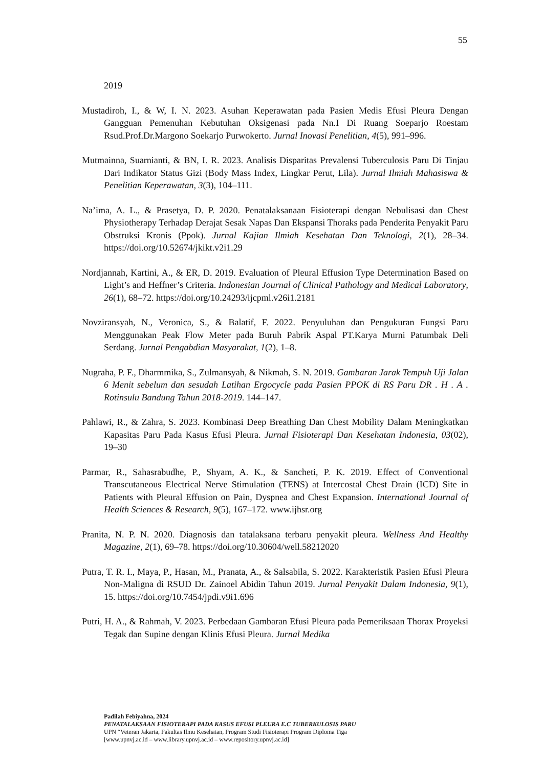55
2019
Mustadiroh, I., & W, I. N. 2023. Asuhan Keperawatan pada Pasien Medis Efusi Pleura Dengan Gangguan Pemenuhan Kebutuhan Oksigenasi pada Nn.I Di Ruang Soeparjo Roestam Rsud.Prof.Dr.Margono Soekarjo Purwokerto. Jurnal Inovasi Penelitian, 4(5), 991–996.
Mutmainna, Suarnianti, & BN, I. R. 2023. Analisis Disparitas Prevalensi Tuberculosis Paru Di Tinjau Dari Indikator Status Gizi (Body Mass Index, Lingkar Perut, Lila). Jurnal Ilmiah Mahasiswa & Penelitian Keperawatan, 3(3), 104–111.
Na’ima, A. L., & Prasetya, D. P. 2020. Penatalaksanaan Fisioterapi dengan Nebulisasi dan Chest Physiotherapy Terhadap Derajat Sesak Napas Dan Ekspansi Thoraks pada Penderita Penyakit Paru Obstruksi Kronis (Ppok). Jurnal Kajian Ilmiah Kesehatan Dan Teknologi, 2(1), 28–34. https://doi.org/10.52674/jkikt.v2i1.29
Nordjannah, Kartini, A., & ER, D. 2019. Evaluation of Pleural Effusion Type Determination Based on Light’s and Heffner’s Criteria. Indonesian Journal of Clinical Pathology and Medical Laboratory, 26(1), 68–72. https://doi.org/10.24293/ijcpml.v26i1.2181
Novziransyah, N., Veronica, S., & Balatif, F. 2022. Penyuluhan dan Pengukuran Fungsi Paru Menggunakan Peak Flow Meter pada Buruh Pabrik Aspal PT.Karya Murni Patumbak Deli Serdang. Jurnal Pengabdian Masyarakat, 1(2), 1–8.
Nugraha, P. F., Dharmmika, S., Zulmansyah, & Nikmah, S. N. 2019. Gambaran Jarak Tempuh Uji Jalan 6 Menit sebelum dan sesudah Latihan Ergocycle pada Pasien PPOK di RS Paru DR . H . A . Rotinsulu Bandung Tahun 2018-2019. 144–147.
Pahlawi, R., & Zahra, S. 2023. Kombinasi Deep Breathing Dan Chest Mobility Dalam Meningkatkan Kapasitas Paru Pada Kasus Efusi Pleura. Jurnal Fisioterapi Dan Kesehatan Indonesia, 03(02), 19–30
Parmar, R., Sahasrabudhe, P., Shyam, A. K., & Sancheti, P. K. 2019. Effect of Conventional Transcutaneous Electrical Nerve Stimulation (TENS) at Intercostal Chest Drain (ICD) Site in Patients with Pleural Effusion on Pain, Dyspnea and Chest Expansion. International Journal of Health Sciences & Research, 9(5), 167–172. www.ijhsr.org
Pranita, N. P. N. 2020. Diagnosis dan tatalaksana terbaru penyakit pleura. Wellness And Healthy Magazine, 2(1), 69–78. https://doi.org/10.30604/well.58212020
Putra, T. R. I., Maya, P., Hasan, M., Pranata, A., & Salsabila, S. 2022. Karakteristik Pasien Efusi Pleura Non-Maligna di RSUD Dr. Zainoel Abidin Tahun 2019. Jurnal Penyakit Dalam Indonesia, 9(1), 15. https://doi.org/10.7454/jpdi.v9i1.696
Putri, H. A., & Rahmah, V. 2023. Perbedaan Gambaran Efusi Pleura pada Pemeriksaan Thorax Proyeksi Tegak dan Supine dengan Klinis Efusi Pleura. Jurnal Medika
Padilah Febiyahna, 2024
PENATALAKSAAN FISIOTERAPI PADA KASUS EFUSI PLEURA E.C TUBERKULOSIS PARU
UPN “Veteran Jakarta, Fakultas Ilmu Kesehatan, Program Studi Fisioterapi Program Diploma Tiga
[www.upnvj.ac.id – www.library.upnvj.ac.id – www.repository.upnvj.ac.id]